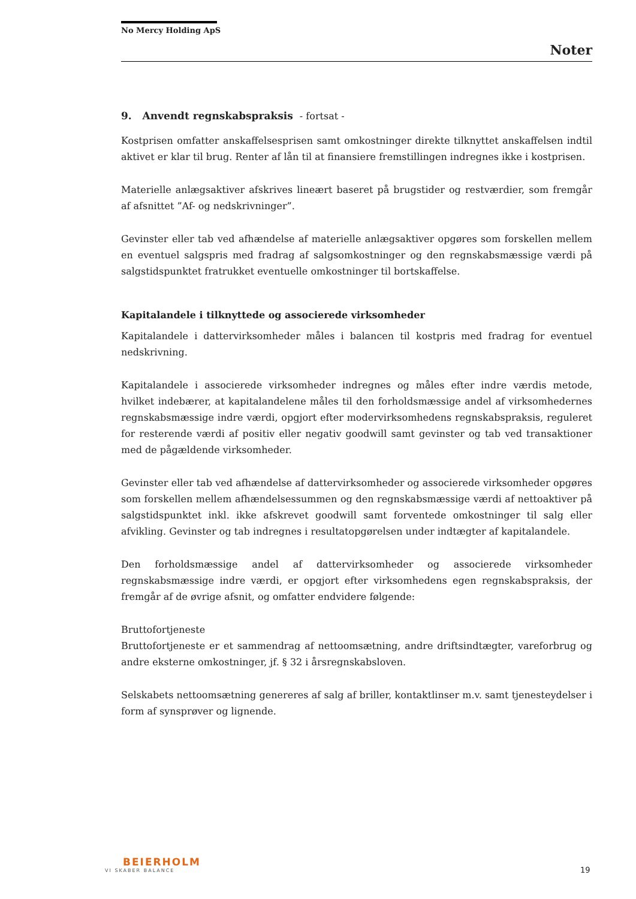No Mercy Holding ApS
Noter
9. Anvendt regnskabspraksis - fortsat -
Kostprisen omfatter anskaffelsesprisen samt omkostninger direkte tilknyttet anskaffelsen indtil aktivet er klar til brug. Renter af lån til at finansiere fremstillingen indregnes ikke i kostprisen.
Materielle anlægsaktiver afskrives lineært baseret på brugstider og restværdier, som fremgår af afsnittet ”Af- og nedskrivninger”.
Gevinster eller tab ved afhændelse af materielle anlægsaktiver opgøres som forskellen mellem en eventuel salgspris med fradrag af salgsomkostninger og den regnskabsmæssige værdi på salgstidspunktet fratrukket eventuelle omkostninger til bortskaffelse.
Kapitalandele i tilknyttede og associerede virksomheder
Kapitalandele i dattervirksomheder måles i balancen til kostpris med fradrag for eventuel nedskrivning.
Kapitalandele i associerede virksomheder indregnes og måles efter indre værdis metode, hvilket indebærer, at kapitalandelene måles til den forholdsmæssige andel af virksomhedernes regnskabsmæssige indre værdi, opgjort efter modervirksomhedens regnskabspraksis, reguleret for resterende værdi af positiv eller negativ goodwill samt gevinster og tab ved transaktioner med de pågældende virksomheder.
Gevinster eller tab ved afhændelse af dattervirksomheder og associerede virksomheder opgøres som forskellen mellem afhændelsessummen og den regnskabsmæssige værdi af nettoaktiver på salgstidspunktet inkl. ikke afskrevet goodwill samt forventede omkostninger til salg eller afvikling. Gevinster og tab indregnes i resultatopgørelsen under indtægter af kapitalandele.
Den forholdsmæssige andel af dattervirksomheder og associerede virksomheder regnskabsmæssige indre værdi, er opgjort efter virksomhedens egen regnskabspraksis, der fremgår af de øvrige afsnit, og omfatter endvidere følgende:
Bruttofortjeneste
Bruttofortjeneste er et sammendrag af nettoomsætning, andre driftsindtægter, vareforbrug og andre eksterne omkostninger, jf. § 32 i årsregnskabsloven.
Selskabets nettoomsætning genereres af salg af briller, kontaktlinser m.v. samt tjenesteydelser i form af synsprøver og lignende.
BEIERHOLM
VI SKABER BALANCE
19